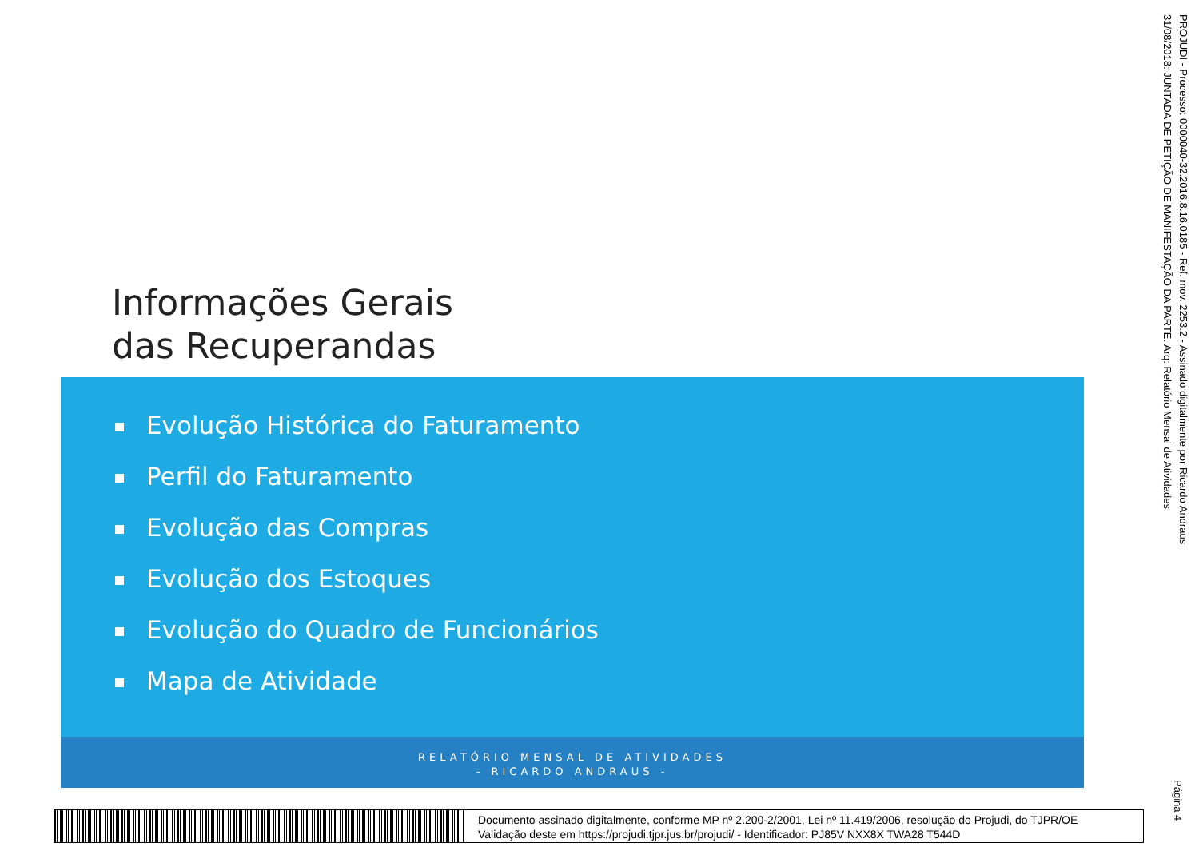Informações Gerais
das Recuperandas
Evolução Histórica do Faturamento
Perfil do Faturamento
Evolução das Compras
Evolução dos Estoques
Evolução do Quadro de Funcionários
Mapa de Atividade
RELATÓRIO MENSAL DE ATIVIDADES
- RICARDO ANDRAUS -
PROJUDI - Processo: 0000040-32.2016.8.16.0185 - Ref. mov. 2253.2 - Assinado digitalmente por Ricardo Andraus
31/08/2018: JUNTADA DE PETIÇÃO DE MANIFESTAÇÃO DA PARTE. Arq: Relatório Mensal de Atividades
Página 4
Documento assinado digitalmente, conforme MP nº 2.200-2/2001, Lei nº 11.419/2006, resolução do Projudi, do TJPR/OE
Validação deste em https://projudi.tjpr.jus.br/projudi/ - Identificador: PJ85V NXX8X TWA28 T544D